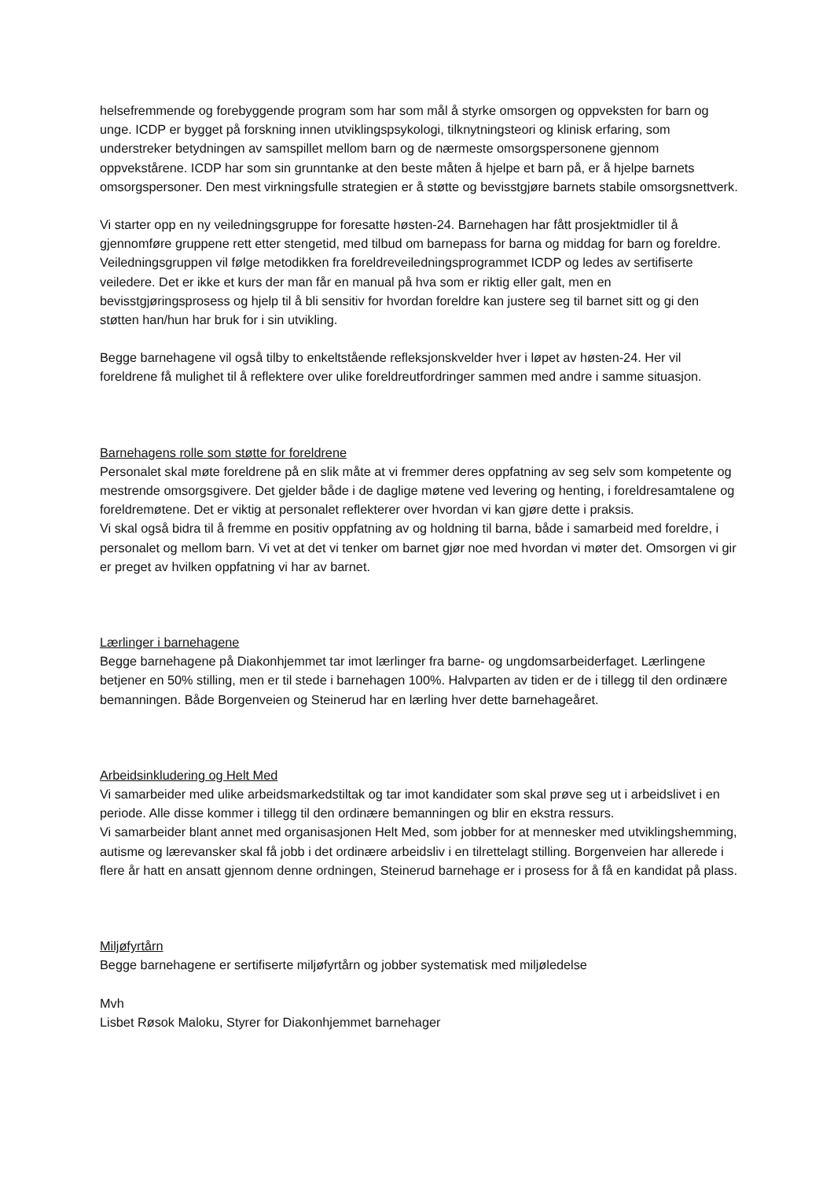helsefremmende og forebyggende program som har som mål å styrke omsorgen og oppveksten for barn og unge. ICDP er bygget på forskning innen utviklingspsykologi, tilknytningsteori og klinisk erfaring, som understreker betydningen av samspillet mellom barn og de nærmeste omsorgspersonene gjennom oppvekstårene. ICDP har som sin grunntanke at den beste måten å hjelpe et barn på, er å hjelpe barnets omsorgspersoner. Den mest virkningsfulle strategien er å støtte og bevisstgjøre barnets stabile omsorgsnettverk.
Vi starter opp en ny veiledningsgruppe for foresatte høsten-24. Barnehagen har fått prosjektmidler til å gjennomføre gruppene rett etter stengetid, med tilbud om barnepass for barna og middag for barn og foreldre. Veiledningsgruppen vil følge metodikken fra foreldreveiledningsprogrammet ICDP og ledes av sertifiserte veiledere. Det er ikke et kurs der man får en manual på hva som er riktig eller galt, men en bevisstgjøringsprosess og hjelp til å bli sensitiv for hvordan foreldre kan justere seg til barnet sitt og gi den støtten han/hun har bruk for i sin utvikling.
Begge barnehagene vil også tilby to enkeltstående refleksjonskvelder hver i løpet av høsten-24. Her vil foreldrene få mulighet til å reflektere over ulike foreldreutfordringer sammen med andre i samme situasjon.
Barnehagens rolle som støtte for foreldrene
Personalet skal møte foreldrene på en slik måte at vi fremmer deres oppfatning av seg selv som kompetente og mestrende omsorgsgivere. Det gjelder både i de daglige møtene ved levering og henting, i foreldresamtalene og foreldremøtene. Det er viktig at personalet reflekterer over hvordan vi kan gjøre dette i praksis.
Vi skal også bidra til å fremme en positiv oppfatning av og holdning til barna, både i samarbeid med foreldre, i personalet og mellom barn. Vi vet at det vi tenker om barnet gjør noe med hvordan vi møter det. Omsorgen vi gir er preget av hvilken oppfatning vi har av barnet.
Lærlinger i barnehagene
Begge barnehagene på Diakonhjemmet tar imot lærlinger fra barne- og ungdomsarbeiderfaget. Lærlingene betjener en 50% stilling, men er til stede i barnehagen 100%. Halvparten av tiden er de i tillegg til den ordinære bemanningen. Både Borgenveien og Steinerud har en lærling hver dette barnehageåret.
Arbeidsinkludering og Helt Med
Vi samarbeider med ulike arbeidsmarkedstiltak og tar imot kandidater som skal prøve seg ut i arbeidslivet i en periode. Alle disse kommer i tillegg til den ordinære bemanningen og blir en ekstra ressurs.
Vi samarbeider blant annet med organisasjonen Helt Med, som jobber for at mennesker med utviklingshemming, autisme og lærevansker skal få jobb i det ordinære arbeidsliv i en tilrettelagt stilling. Borgenveien har allerede i flere år hatt en ansatt gjennom denne ordningen, Steinerud barnehage er i prosess for å få en kandidat på plass.
Miljøfyrtårn
Begge barnehagene er sertifiserte miljøfyrtårn og jobber systematisk med miljøledelse
Mvh
Lisbet Røsok Maloku, Styrer for Diakonhjemmet barnehager